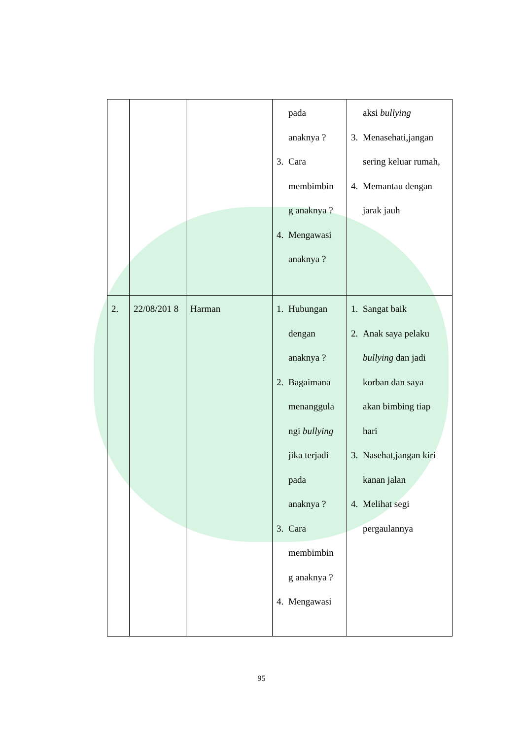| | | | pada anaknya ? 3. Cara membimbin g anaknya ? 4. Mengawasi anaknya ? | aksi bullying 3. Menasehati,jangan sering keluar rumah, 4. Memantau dengan jarak jauh |
| 2. | 22/08/201 8 | Harman | 1. Hubungan dengan anaknya ? 2. Bagaimana menanggula ngi bullying jika terjadi pada anaknya ? 3. Cara membimbin g anaknya ? 4. Mengawasi | 1. Sangat baik 2. Anak saya pelaku bullying dan jadi korban dan saya akan bimbing tiap hari 3. Nasehat,jangan kiri kanan jalan 4. Melihat segi pergaulannya |
95